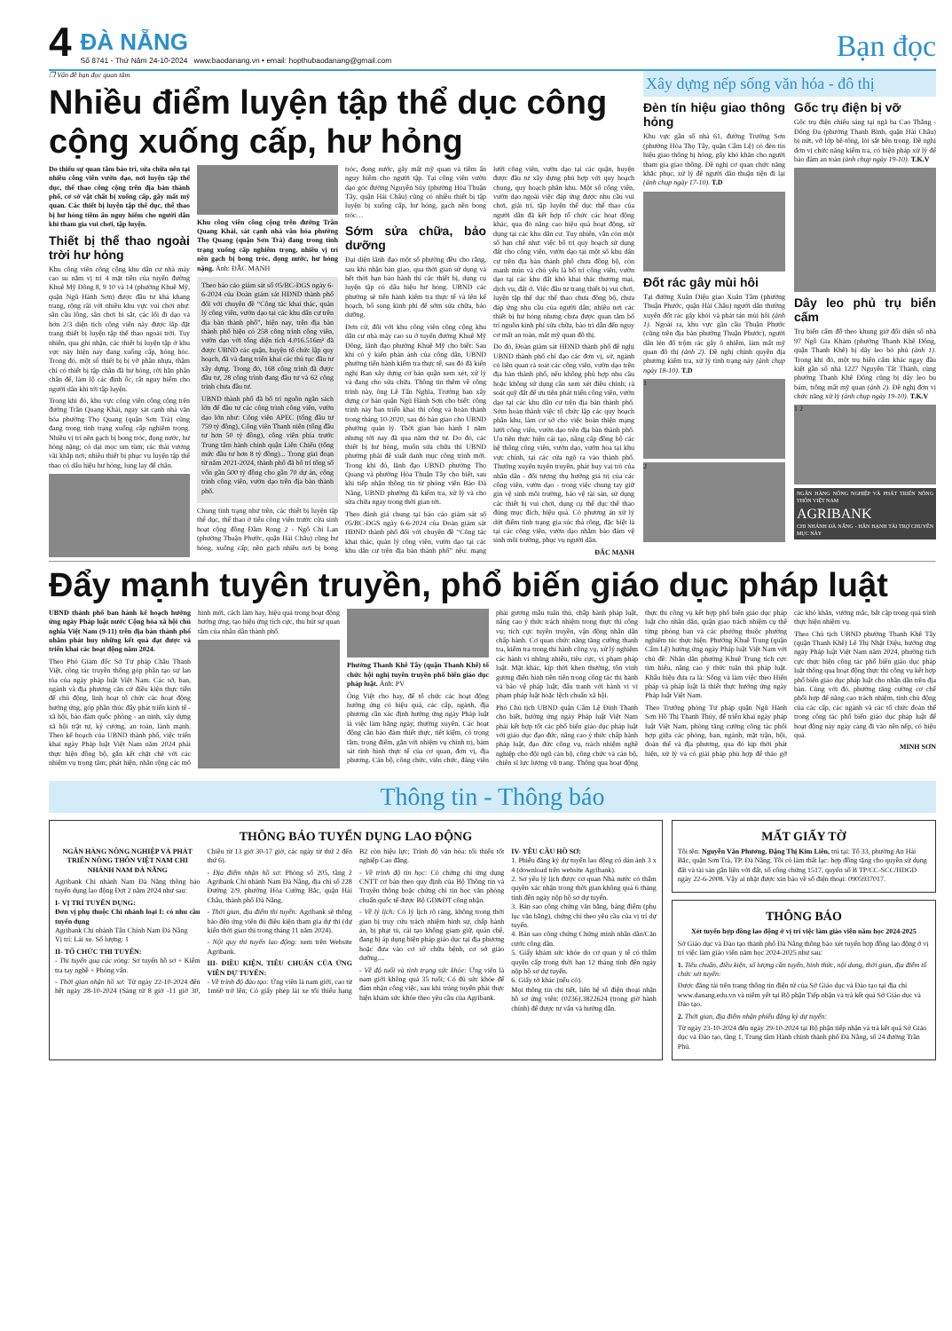4
ĐÀ NẴNG
Số 8741 - Thứ Năm 24-10-2024 www.baodanang.vn • email: hopthubaodanang@gmail.com
Bạn đọc
❒ Vấn đề bạn đọc quan tâm
Nhiều điểm luyện tập thể dục công cộng xuống cấp, hư hỏng
Do thiếu sự quan tâm bảo trì, sửa chữa nên tại nhiều công viên vườn dạo, nơi luyện tập thể dục, thể thao công cộng trên địa bàn thành phố, cơ sở vật chất bị xuống cấp, gây mất mỹ quan. Các thiết bị luyện tập thể dục, thể thao bị hư hỏng tiềm ẩn nguy hiểm cho người dân khi tham gia vui chơi, tập luyện.
Thiết bị thể thao ngoài trời hư hỏng
Khu công viên công cộng khu dân cư nhà máy cao su nằm vị trí 4 mặt tiền của tuyến đường Khuê Mỹ Đông 8, 9 10 và 14 (phường Khuê Mỹ, quận Ngũ Hành Sơn) được đầu tư khá khang trang, rộng rãi với nhiều khu vực vui chơi như: sân cầu lông, sân chơi bi sắt, các lối đi dạo và hơn 2/3 diện tích công viên này được lắp đặt trang thiết bị luyện tập thể thao ngoài trời. Tuy nhiên, qua ghi nhận, các thiết bị luyện tập ở khu vực này hiện nay đang xuống cấp, hỏng hóc. Trong đó, một số thiết bị bị vỡ phần nhựa, thậm chí có thiết bị tập chân đã hư hỏng, rời hẳn phần chân đế, làm lộ các đinh ốc, rất nguy hiểm cho người dân khi tới tập luyện.
Trong khi đó, khu vực công viên công cộng trên đường Trần Quang Khải, ngay sát cạnh nhà văn hóa phường Thọ Quang (quận Sơn Trà) cũng đang trong tình trạng xuống cấp nghiêm trọng. Nhiều vị trí nền gạch bị bong tróc, đọng nước, hư hỏng nặng; cỏ dại mọc um tùm; rác thải vương vãi khắp nơi; nhiều thiết bị phục vụ luyện tập thể thao có dấu hiệu hư hỏng, lung lay để chân.
Khu công viên công cộng trên đường Trần Quang Khải, sát cạnh nhà văn hóa phường Thọ Quang (quận Sơn Trà) đang trong tình trạng xuống cấp nghiêm trọng, nhiều vị trí nền gạch bị bong tróc, đọng nước, hư hỏng nặng. Ảnh: ĐẮC MẠNH
Theo báo cáo giám sát số 05/BC-ĐGS ngày 6-6-2024 của Đoàn giám sát HĐND thành phố đối với chuyên đề “Công tác khai thác, quản lý công viên, vườn dạo tại các khu dân cư trên địa bàn thành phố”, hiện nay, trên địa bàn thành phố hiện có 258 công trình công viên, vườn dạo với tổng diện tích 4.016.516m² đã được UBND các quận, huyện tổ chức lập quy hoạch, đã và đang triển khai các thủ tục đầu tư xây dựng. Trong đó, 168 công trình đã được đầu tư, 28 công trình đang đầu tư và 62 công trình chưa đầu tư.
UBND thành phố đã bố trí nguồn ngân sách lớn để đầu tư các công trình công viên, vườn dạo lớn như: Công viên APEC (tổng đầu tư 759 tỷ đồng), Công viên Thanh niên (tổng đầu tư hơn 50 tỷ đồng), công viên phía trước Trung tâm hành chính quận Liên Chiểu (tổng mức đầu tư hơn 8 tỷ đồng)... Trong giai đoạn từ năm 2021-2024, thành phố đã bố trí tổng số vốn gần 500 tỷ đồng cho gần 70 dự án, công trình công viên, vườn dạo trên địa bàn thành phố.
Chung tình trạng như trên, các thiết bị luyện tập thể dục, thể thao ở tiểu công viên trước cửa sinh hoạt cộng đồng Đầm Rong 2 - Ngô Chi Lan (phường Thuận Phước, quận Hải Châu) cũng hư hỏng, xuống cấp; nền gạch nhiều nơi bị bong tróc, đọng nước, gây mất mỹ quan và tiềm ẩn nguy hiểm cho người tập. Tại công viên vườn dạo góc đường Nguyễn Súy (phường Hòa Thuận Tây, quận Hải Châu) cũng có nhiều thiết bị tập luyện bị xuống cấp, hư hỏng, gạch nền bong tróc…
Sớm sửa chữa, bảo dưỡng
Đại diện lãnh đạo một số phường đều cho rằng, sau khi nhận bàn giao, qua thời gian sử dụng và hết thời hạn bảo hành thì các thiết bị, dụng cụ luyện tập có dấu hiệu hư hỏng. UBND các phường sẽ tiến hành kiểm tra thực tế và lên kế hoạch, bổ sung kinh phí để sớm sửa chữa, bảo dưỡng.
Đơn cử, đối với khu công viên công cộng khu dân cư nhà máy cao su ở tuyến đường Khuê Mỹ Đông, lãnh đạo phường Khuê Mỹ cho biết: Sau khi có ý kiến phản ánh của công dân, UBND phường tiến hành kiểm tra thực tế, sau đó đã kiến nghị Ban xây dựng cơ bản quận xem xét, xử lý và đang cho sửa chữa. Thông tin thêm về công trình này, ông Lê Tấn Nghĩa, Trưởng ban xây dựng cơ bản quận Ngũ Hành Sơn cho biết: công trình này ban triển khai thi công và hoàn thành trong tháng 10-2020, sau đó bàn giao cho UBND phường quản lý. Thời gian bảo hành 1 năm nhưng tới nay đã qua năm thứ tư. Do đó, các thiết bị hư hỏng, muốn sửa chữa thì UBND phường phải đề xuất danh mục công trình mới. Trong khi đó, lãnh đạo UBND phường Thọ Quang và phường Hòa Thuận Tây cho biết, sau khi tiếp nhận thông tin từ phóng viên Báo Đà Nẵng, UBND phường đã kiểm tra, xử lý và cho sửa chữa ngay trong thời gian tới.
Theo đánh giá chung tại báo cáo giám sát số 05/BC-ĐGS ngày 6-6-2024 của Đoàn giám sát HĐND thành phố đối với chuyên đề “Công tác khai thác, quản lý công viên, vườn dạo tại các khu dân cư trên địa bàn thành phố” nêu: mạng lưới công viên, vườn dạo tại các quận, huyện được đầu tư xây dựng phù hợp với quy hoạch chung, quy hoạch phân khu. Một số công viên, vườn dạo ngoài việc đáp ứng được nhu cầu vui chơi, giải trí, tập luyện thể dục thể thao của người dân đã kết hợp tổ chức các hoạt động khác, qua đó nâng cao hiệu quả hoạt động, sử dụng tại các khu dân cư. Tuy nhiên, vẫn còn một số hạn chế như: việc bố trí quy hoạch sử dụng đất cho công viên, vườn dạo tại một số khu dân cư trên địa bàn thành phố chưa đồng bộ, còn manh mún và chủ yếu là bố trí công viên, vườn dạo tại các khu đất khó khai thác thương mại, dịch vụ, đất ở. Việc đầu tư trang thiết bị vui chơi, luyện tập thể dục thể thao chưa đồng bộ, chưa đáp ứng nhu cầu của người dân; nhiều nơi các thiết bị hư hỏng nhưng chưa được quan tâm bố trí nguồn kinh phí sửa chữa, bảo trì dẫn đến nguy cơ mất an toàn, mất mỹ quan đô thị.
Do đó, Đoàn giám sát HĐND thành phố đề nghị UBND thành phố chỉ đạo các đơn vị, sở, ngành có liên quan rà soát các công viên, vườn dạo trên địa bàn thành phố, nếu không phù hợp nhu cầu hoặc không sử dụng cần xem xét điều chỉnh; rà soát quỹ đất để ưu tiên phát triển công viên, vườn dạo tại các khu dân cư trên địa bàn thành phố. Sớm hoàn thành việc tổ chức lập các quy hoạch phân khu, làm cơ sở cho việc hoàn thiện mạng lưới công viên, vườn dạo trên địa bàn thành phố. Ưu tiên thực hiện cải tạo, nâng cấp đồng bộ các hệ thống công viên, vườn dạo, vườn hoa tại khu vực chính, tại các cửa ngõ ra vào thành phố. Thường xuyên tuyên truyền, phát huy vai trò của nhân dân - đối tượng thụ hưởng giá trị của các công viên, vườn dạo - trong việc chung tay giữ gìn vệ sinh môi trường, bảo vệ tài sản, sử dụng các thiết bị vui chơi, dụng cụ thể dục thể thao đúng mục đích, hiệu quả. Có phương án xử lý dứt điểm tình trạng gia súc thả rông, đặc biệt là tại các công viên, vườn dạo nhằm bảo đảm vệ sinh môi trường, phục vụ người dân.
ĐẮC MẠNH
Xây dựng nếp sống văn hóa - đô thị
Đèn tín hiệu giao thông hỏng
Khu vực gần số nhà 61, đường Trường Sơn (phường Hòa Thọ Tây, quận Cẩm Lệ) có đèn tín hiệu giao thông bị hỏng, gây khó khăn cho người tham gia giao thông. Đề nghị cơ quan chức năng khắc phục, xử lý để người dân thuận tiện đi lại (ảnh chụp ngày 17-10). T.D
Đốt rác gây mùi hôi
Tại đường Xuân Diệu giao Xuân Tâm (phường Thuận Phước, quận Hải Châu) người dân thường xuyên đốt rác gây khói và phát tán mùi hôi (ảnh 1). Ngoài ra, khu vực gần cầu Thuận Phước (cũng trên địa bàn phường Thuận Phước), người dân lén đổ trộm rác gây ô nhiễm, làm mất mỹ quan đô thị (ảnh 2). Đề nghị chính quyền địa phương kiểm tra, xử lý tình trạng này (ảnh chụp ngày 18-10). T.D
1
2
Gốc trụ điện bị vỡ
Gốc trụ điện chiếu sáng tại ngã ba Cao Thắng - Đống Đa (phường Thanh Bình, quận Hải Châu) bị nứt, vỡ lớp bê-tông, lòi sắt bên trong. Đề nghị đơn vị chức năng kiểm tra, có biện pháp xử lý để bảo đảm an toàn (ảnh chụp ngày 19-10). T.K.V
Dây leo phủ trụ biển cấm
Trụ biển cấm đỗ theo khung giờ đối diện số nhà 97 Ngô Gia Khảm (phường Thanh Khê Đông, quận Thanh Khê) bị dây leo bò phủ (ảnh 1). Trong khi đó, một trụ biển cấm khác ngay đầu kiệt gần số nhà 1227 Nguyễn Tất Thành, cùng phường Thanh Khê Đông cũng bị dây leo bu bám, trông mất mỹ quan (ảnh 2). Đề nghị đơn vị chức năng xử lý (ảnh chụp ngày 19-10). T.K.V
1 2
NGÂN HÀNG NÔNG NGHIỆP VÀ PHÁT TRIỂN NÔNG THÔN VIỆT NAM
AGRIBANK
CHI NHÁNH ĐÀ NẴNG - HÂN HẠNH TÀI TRỢ CHUYÊN MỤC NÀY
Đẩy mạnh tuyên truyền, phổ biến giáo dục pháp luật
UBND thành phố ban hành kế hoạch hưởng ứng ngày Pháp luật nước Cộng hòa xã hội chủ nghĩa Việt Nam (9-11) trên địa bàn thành phố nhằm phát huy những kết quả đạt được và triển khai các hoạt động năm 2024.
Theo Phó Giám đốc Sở Tư pháp Châu Thanh Việt, công tác truyền thông góp phần tạo sự lan tỏa của ngày pháp luật Việt Nam. Các sở, ban, ngành và địa phương căn cứ điều kiện thực tiễn để chủ động, linh hoạt tổ chức các hoạt động hưởng ứng, góp phần thúc đẩy phát triển kinh tế - xã hội, bảo đảm quốc phòng - an ninh, xây dựng xã hội trật tự, kỷ cương, an toàn, lành mạnh. Theo kế hoạch của UBND thành phố, việc triển khai ngày Pháp luật Việt Nam năm 2024 phải thực hiện đồng bộ, gắn kết chặt chẽ với các nhiệm vụ trọng tâm; phát hiện, nhân rộng các mô hình mới, cách làm hay, hiệu quả trong hoạt động hưởng ứng, tạo hiệu ứng tích cực, thu hút sự quan tâm của nhân dân thành phố.
Phường Thanh Khê Tây (quận Thanh Khê) tổ chức hội nghị tuyên truyền phổ biến giáo dục pháp luật. Ảnh: PV
Ông Việt cho hay, để tổ chức các hoạt động hưởng ứng có hiệu quả, các cấp, ngành, địa phương cần xác định hưởng ứng ngày Pháp luật là việc làm hằng ngày, thường xuyên. Các hoạt động cần bảo đảm thiết thực, tiết kiệm, có trọng tâm, trọng điểm, gắn với nhiệm vụ chính trị, bám sát tình hình thực tế của cơ quan, đơn vị, địa phương. Cán bộ, công chức, viên chức, đảng viên phải gương mẫu tuân thủ, chấp hành pháp luật, nâng cao ý thức trách nhiệm trong thực thi công vụ; tích cực tuyên truyền, vận động nhân dân chấp hành. Cơ quan chức năng tăng cường thanh tra, kiểm tra trong thi hành công vụ, xử lý nghiêm các hành vi nhũng nhiễu, tiêu cực, vi phạm pháp luật. Mặt khác, kịp thời khen thưởng, tôn vinh gương điển hình tiên tiến trong công tác thi hành và bảo vệ pháp luật; đấu tranh với hành vi vi phạm pháp luật hoặc lệch chuẩn xã hội.
Phó Chủ tịch UBND quận Cẩm Lệ Đinh Thanh cho biết, hưởng ứng ngày Pháp luật Việt Nam phải kết hợp tốt các phổ biến giáo dục pháp luật với giáo dục đạo đức, nâng cao ý thức chấp hành pháp luật, đạo đức công vụ, trách nhiệm nghề nghiệp cho đội ngũ cán bộ, công chức và cán bộ, chiến sĩ lực lượng vũ trang. Thông qua hoạt động thực thi công vụ kết hợp phổ biến giáo dục pháp luật cho nhân dân, quận giao trách nhiệm cụ thể từng phòng ban và các phường thuộc phường nghiêm túc thực hiện. Phường Khuê Trung (quận Cẩm Lệ) hưởng ứng ngày Pháp luật Việt Nam với chủ đề: Nhân dân phường Khuê Trung tích cực tìm hiểu, nâng cao ý thức tuân thủ pháp luật. Khẩu hiệu đưa ra là: Sống và làm việc theo Hiến pháp và pháp luật là thiết thực hưởng ứng ngày Pháp luật Việt Nam.
Theo Trưởng phòng Tư pháp quận Ngũ Hành Sơn Hồ Thị Thanh Thúy, để triển khai ngày pháp luật Việt Nam, phòng tăng cường công tác phối hợp giữa các phòng, ban, ngành, mặt trận, hội, đoàn thể và địa phương, qua đó kịp thời phát hiện, xử lý và có giải pháp phù hợp để tháo gỡ các khó khăn, vướng mắc, bất cập trong quá trình thực hiện nhiệm vụ.
Theo Chủ tịch UBND phường Thanh Khê Tây (quận Thanh Khê) Lê Thị Nhật Diệu, hưởng ứng ngày Pháp luật Việt Nam năm 2024, phường tích cực thực hiện công tác phổ biến giáo dục pháp luật thông qua hoạt động thực thi công vụ kết hợp phổ biến giáo dục pháp luật cho nhân dân trên địa bàn. Cùng với đó, phường tăng cường cơ chế phối hợp để nâng cao trách nhiệm, tính chủ động của các cấp, các ngành và các tổ chức đoàn thể trong công tác phổ biến giáo dục pháp luật để hoạt động này ngày càng đi vào nền nếp, có hiệu quả.
MINH SƠN
Thông tin - Thông báo
THÔNG BÁO TUYỂN DỤNG LAO ĐỘNG
NGÂN HÀNG NÔNG NGHIỆP VÀ PHÁT TRIỂN NÔNG THÔN VIỆT NAM CHI NHÁNH NAM ĐÀ NẴNG
Agribank Chi nhánh Nam Đà Nẵng thông báo tuyển dụng lao động Đợt 2 năm 2024 như sau:
I- VỊ TRÍ TUYỂN DỤNG:
Đơn vị phụ thuộc Chi nhánh loại I: có nhu cầu tuyển dụng
Agribank Chi nhánh Tân Chính Nam Đà Nẵng
Vị trí: Lái xe. Số lượng: 1
II- TỔ CHỨC THI TUYỂN:
- Thi tuyển qua các vòng: Sơ tuyển hồ sơ + Kiểm tra tay nghề + Phỏng vấn.
- Thời gian nhận hồ sơ: Từ ngày 22-10-2024 đến hết ngày 28-10-2024 (Sáng từ 8 giờ -11 giờ 30, Chiều từ 13 giờ 30-17 giờ, các ngày từ thứ 2 đến thứ 6).
- Địa điểm nhận hồ sơ: Phòng số 205, tầng 2 Agribank Chi nhánh Nam Đà Nẵng, địa chỉ số 228 Đường 2/9, phường Hòa Cường Bắc, quận Hải Châu, thành phố Đà Nẵng.
- Thời gian, địa điểm thi tuyển: Agribank sẽ thông báo đến ứng viên đủ điều kiện tham gia dự thi (dự kiến thời gian thi trong tháng 11 năm 2024).
- Nội quy thi tuyển lao động: xem trên Website Agribank.
III- ĐIỀU KIỆN, TIÊU CHUẨN CỦA ỨNG VIÊN DỰ TUYỂN:
- Về trình độ đào tạo: Ứng viên là nam giới, cao từ 1m60 trở lên; Có giấy phép lái xe tối thiểu hạng B2 còn hiệu lực; Trình độ văn hóa: tối thiểu tốt nghiệp Cao đẳng.
- Về trình độ tin học: Có chứng chỉ ứng dụng CNTT cơ bản theo quy định của Bộ Thông tin và Truyền thông hoặc chứng chỉ tin học văn phòng chuẩn quốc tế được Bộ GD&ĐT công nhận.
- Về lý lịch: Có lý lịch rõ ràng, không trong thời gian bị truy cứu trách nhiệm hình sự, chấp hành án, bị phạt tù, cải tạo không giam giữ, quản chế, đang bị áp dụng biện pháp giáo dục tại địa phương hoặc đưa vào cơ sở chữa bệnh, cơ sở giáo dưỡng....
- Về độ tuổi và tình trạng sức khỏe: Ứng viên là nam giới không quá 35 tuổi; Có đủ sức khỏe để đảm nhận công việc, sau khi trúng tuyển phải thực hiện khám sức khỏe theo yêu cầu của Agribank.
IV- YÊU CẦU HỒ SƠ:
1. Phiếu đăng ký dự tuyển lao động có dán ảnh 3 x 4 (download trên website Agribank).
2. Sơ yếu lý lịch được cơ quan Nhà nước có thẩm quyền xác nhận trong thời gian không quá 6 tháng tính đến ngày nộp hồ sơ dự tuyển.
3. Bản sao công chứng văn bằng, bảng điểm (phụ lục văn bằng), chứng chỉ theo yêu cầu của vị trí dự tuyển.
4. Bản sao công chứng Chứng minh nhân dân/Căn cước công dân.
5. Giấy khám sức khỏe do cơ quan y tế có thẩm quyền cấp trong thời hạn 12 tháng tính đến ngày nộp hồ sơ dự tuyển.
6. Giấy tờ khác (nếu có).
Mọi thông tin chi tiết, liên hệ số điện thoại nhận hồ sơ ứng viên: (0236).3822624 (trong giờ hành chính) để được tư vấn và hướng dẫn.
MẤT GIẤY TỜ
Tôi tên: Nguyễn Văn Phương, Đặng Thị Kim Liên, trú tại: Tổ 33, phường An Hải Bắc, quận Sơn Trà, TP. Đà Nẵng. Tôi có làm thất lạc: hợp đồng tặng cho quyền sử dụng đất và tài sản gắn liền với đất, số công chứng 1517, quyển số B TP/CC-SCC/HDGD ngày 22-6-2008. Vậy ai nhặt được xin báo về số điện thoại: 0905937017.
THÔNG BÁO
Xét tuyển hợp đồng lao động ở vị trí việc làm giáo viên năm học 2024-2025
Sở Giáo dục và Đào tạo thành phố Đà Nẵng thông báo xét tuyển hợp đồng lao động ở vị trí việc làm giáo viên năm học 2024-2025 như sau:
1. Tiêu chuẩn, điều kiện, số lượng cần tuyển, hình thức, nội dung, thời gian, địa điểm tổ chức xét tuyển:
Được đăng tải trên trang thông tin điện tử của Sở Giáo dục và Đào tạo tại địa chỉ www.danang.edu.vn và niêm yết tại Bộ phận Tiếp nhận và trả kết quả Sở Giáo dục và Đào tạo.
2. Thời gian, địa điểm nhận phiếu đăng ký dự tuyển:
Từ ngày 23-10-2024 đến ngày 29-10-2024 tại Bộ phận tiếp nhận và trả kết quả Sở Giáo dục và Đào tạo, tầng 1, Trung tâm Hành chính thành phố Đà Nẵng, số 24 đường Trần Phú.